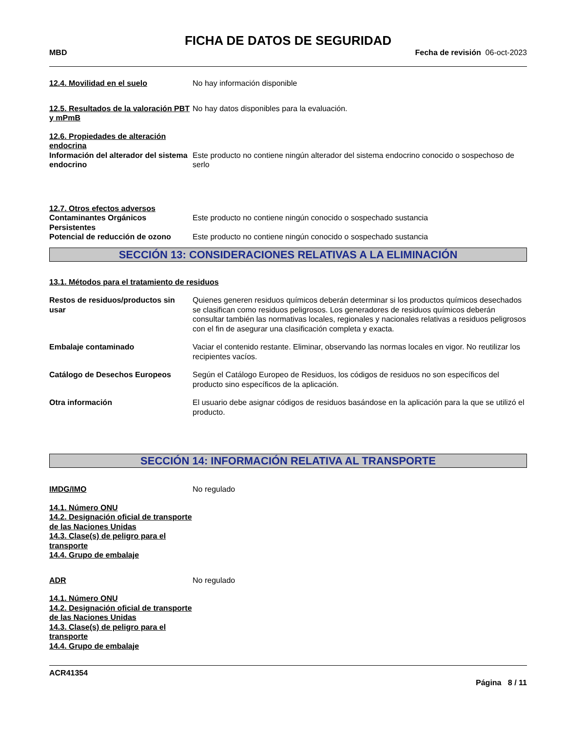FICHA DE DATOS DE SEGURIDAD
MBD Fecha de revisión 06-oct-2023
12.4. Movilidad en el suelo No hay información disponible
12.5. Resultados de la valoración PBT y mPmB
No hay datos disponibles para la evaluación.
12.6. Propiedades de alteración endocrina
Información del alterador del sistema endocrino
Este producto no contiene ningún alterador del sistema endocrino conocido o sospechoso de serlo
12.7. Otros efectos adversos
Contaminantes Orgánicos Persistentes
Este producto no contiene ningún conocido o sospechado sustancia
Potencial de reducción de ozono
Este producto no contiene ningún conocido o sospechado sustancia
SECCIÓN 13: CONSIDERACIONES RELATIVAS A LA ELIMINACIÓN
13.1. Métodos para el tratamiento de residuos
Restos de residuos/productos sin usar
Quienes generen residuos químicos deberán determinar si los productos químicos desechados se clasifican como residuos peligrosos. Los generadores de residuos químicos deberán consultar también las normativas locales, regionales y nacionales relativas a residuos peligrosos con el fin de asegurar una clasificación completa y exacta.
Embalaje contaminado Vaciar el contenido restante. Eliminar, observando las normas locales en vigor. No reutilizar los recipientes vacíos.
Catálogo de Desechos Europeos Según el Catálogo Europeo de Residuos, los códigos de residuos no son específicos del producto sino específicos de la aplicación.
Otra información El usuario debe asignar códigos de residuos basándose en la aplicación para la que se utilizó el producto.
SECCIÓN 14: INFORMACIÓN RELATIVA AL TRANSPORTE
IMDG/IMO No regulado
14.1. Número ONU
14.2. Designación oficial de transporte de las Naciones Unidas
14.3. Clase(s) de peligro para el transporte
14.4. Grupo de embalaje
ADR No regulado
14.1. Número ONU
14.2. Designación oficial de transporte de las Naciones Unidas
14.3. Clase(s) de peligro para el transporte
14.4. Grupo de embalaje
ACR41354
Página 8 / 11